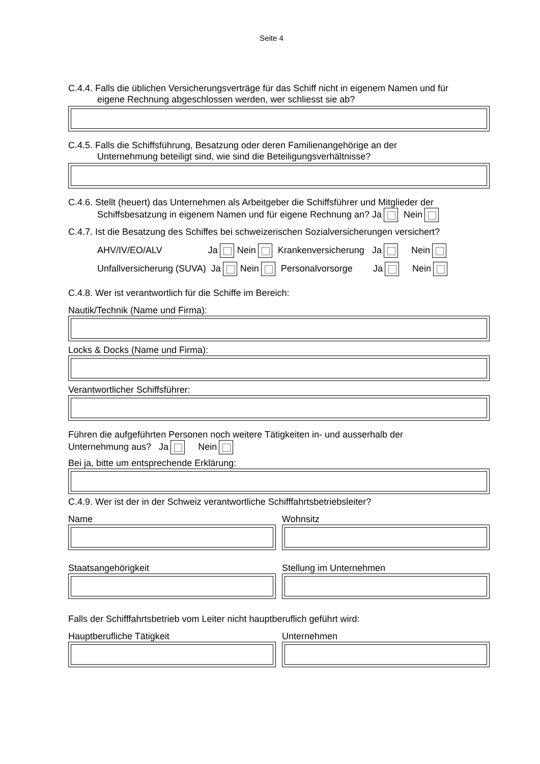Seite 4
C.4.4. Falls die üblichen Versicherungsverträge für das Schiff nicht in eigenem Namen und für
eigene Rechnung abgeschlossen werden, wer schliesst sie ab?
C.4.5. Falls die Schiffsführung, Besatzung oder deren Familienangehörige an der
Unternehmung beteiligt sind, wie sind die Beteiligungsverhältnisse?
C.4.6. Stellt (heuert) das Unternehmen als Arbeitgeber die Schiffsführer und Mitglieder der
Schiffsbesatzung in eigenem Namen und für eigene Rechnung an? Ja Nein
C.4.7. Ist die Besatzung des Schiffes bei schweizerischen Sozialversicherungen versichert?
AHV/IV/EO/ALV Ja Nein Krankenversicherung Ja Nein
Unfallversicherung (SUVA) Ja Nein Personalvorsorge Ja Nein
C.4.8. Wer ist verantwortlich für die Schiffe im Bereich:
Nautik/Technik (Name und Firma):
Locks & Docks (Name und Firma):
Verantwortlicher Schiffsführer:
Führen die aufgeführten Personen noch weitere Tätigkeiten in- und ausserhalb der
Unternehmung aus? Ja Nein
Bei ja, bitte um entsprechende Erklärung:
C.4.9. Wer ist der in der Schweiz verantwortliche Schifffahrtsbetriebsleiter?
Name Wohnsitz
Staatsangehörigkeit Stellung im Unternehmen
Falls der Schifffahrtsbetrieb vom Leiter nicht hauptberuflich geführt wird:
Hauptberufliche Tätigkeit Unternehmen